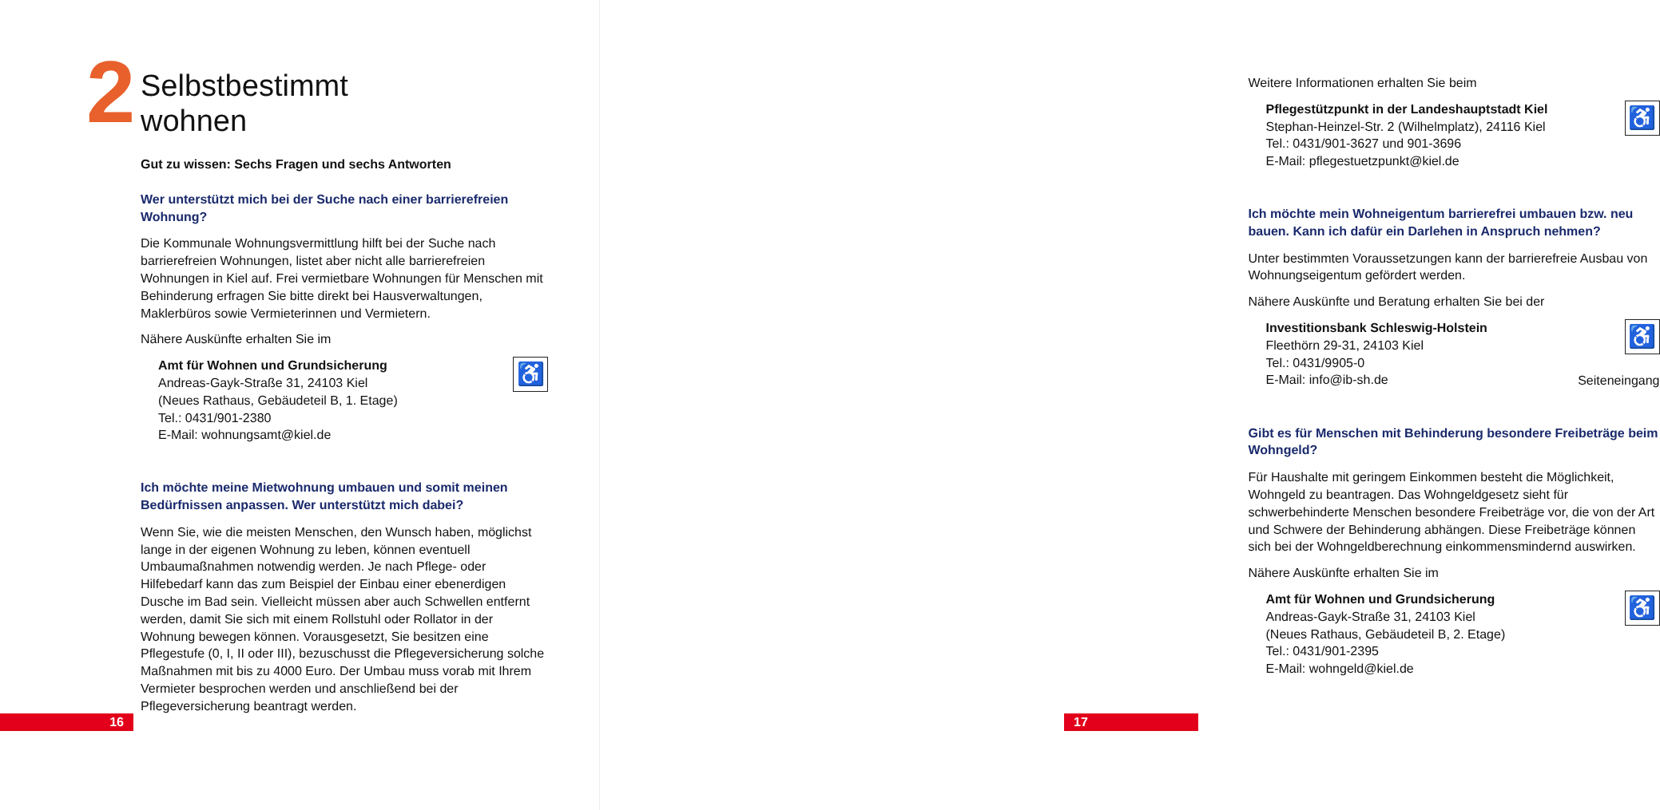2
Selbstbestimmt
wohnen
Gut zu wissen: Sechs Fragen und sechs Antworten
Wer unterstützt mich bei der Suche nach einer barrierefreien Wohnung?
Die Kommunale Wohnungsvermittlung hilft bei der Suche nach barrierefreien Wohnungen, listet aber nicht alle barrierefreien Wohnungen in Kiel auf. Frei vermietbare Wohnungen für Menschen mit Behinderung erfragen Sie bitte direkt bei Hausverwaltungen, Maklerbüros sowie Vermieterinnen und Vermietern.
Nähere Auskünfte erhalten Sie im
Amt für Wohnen und Grundsicherung
Andreas-Gayk-Straße 31, 24103 Kiel
(Neues Rathaus, Gebäudeteil B, 1. Etage)
Tel.: 0431/901-2380
E-Mail: wohnungsamt@kiel.de
♿
Ich möchte meine Mietwohnung umbauen und somit meinen Bedürfnissen anpassen. Wer unterstützt mich dabei?
Wenn Sie, wie die meisten Menschen, den Wunsch haben, möglichst lange in der eigenen Wohnung zu leben, können eventuell Umbaumaßnahmen notwendig werden. Je nach Pflege- oder Hilfebedarf kann das zum Beispiel der Einbau einer ebenerdigen Dusche im Bad sein. Vielleicht müssen aber auch Schwellen entfernt werden, damit Sie sich mit einem Rollstuhl oder Rollator in der Wohnung bewegen können. Vorausgesetzt, Sie besitzen eine Pflegestufe (0, I, II oder III), bezuschusst die Pflegeversicherung solche Maßnahmen mit bis zu 4000 Euro. Der Umbau muss vorab mit Ihrem Vermieter besprochen werden und anschließend bei der Pflegeversicherung beantragt werden.
16
Weitere Informationen erhalten Sie beim
Pflegestützpunkt in der Landeshauptstadt Kiel
Stephan-Heinzel-Str. 2 (Wilhelmplatz), 24116 Kiel
Tel.: 0431/901-3627 und 901-3696
E-Mail: pflegestuetzpunkt@kiel.de
♿
Ich möchte mein Wohneigentum barrierefrei umbauen bzw. neu bauen. Kann ich dafür ein Darlehen in Anspruch nehmen?
Unter bestimmten Voraussetzungen kann der barrierefreie Ausbau von Wohnungseigentum gefördert werden.
Nähere Auskünfte und Beratung erhalten Sie bei der
Investitionsbank Schleswig-Holstein
Fleethörn 29-31, 24103 Kiel
Tel.: 0431/9905-0
E-Mail: info@ib-sh.de
♿
Seiteneingang
Gibt es für Menschen mit Behinderung besondere Freibeträge beim Wohngeld?
Für Haushalte mit geringem Einkommen besteht die Möglichkeit, Wohngeld zu beantragen. Das Wohngeldgesetz sieht für schwerbehinderte Menschen besondere Freibeträge vor, die von der Art und Schwere der Behinderung abhängen. Diese Freibeträge können sich bei der Wohngeldberechnung einkommensmindernd auswirken.
Nähere Auskünfte erhalten Sie im
Amt für Wohnen und Grundsicherung
Andreas-Gayk-Straße 31, 24103 Kiel
(Neues Rathaus, Gebäudeteil B, 2. Etage)
Tel.: 0431/901-2395
E-Mail: wohngeld@kiel.de
♿
17